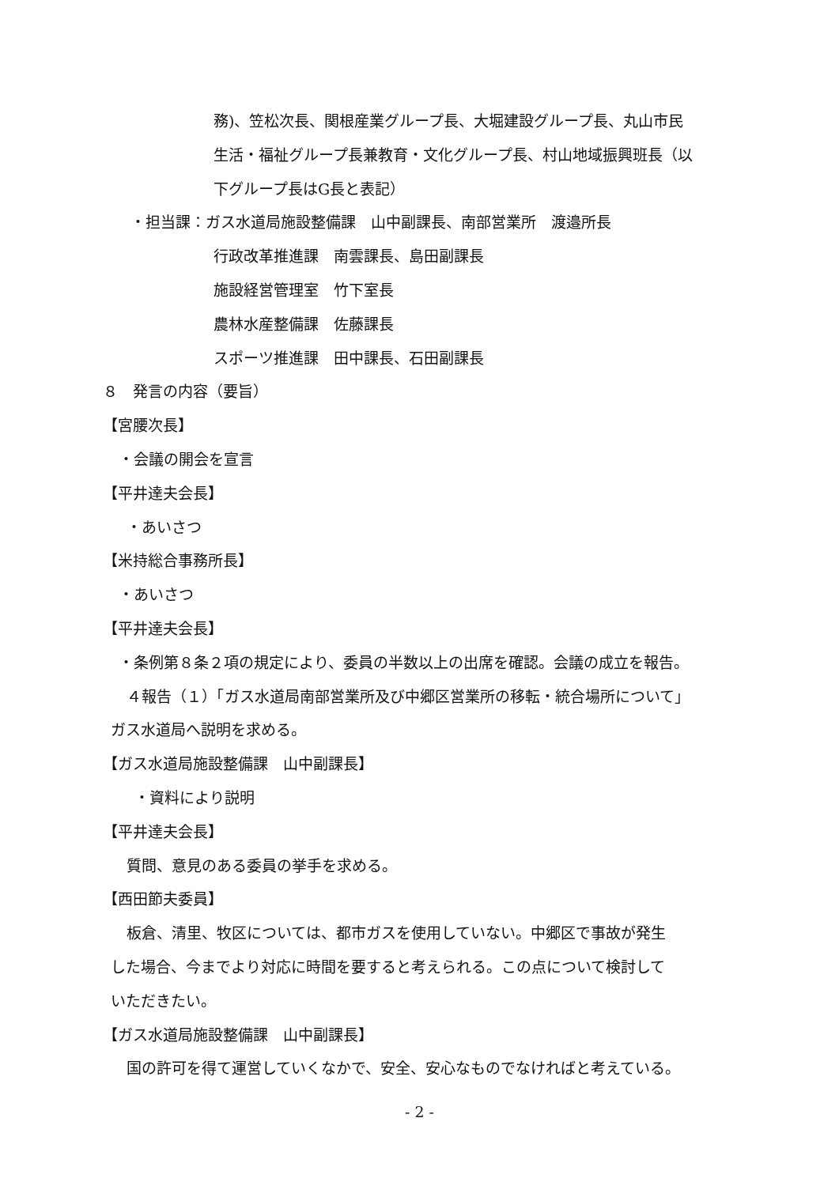務)、笠松次長、関根産業グループ長、大堀建設グループ長、丸山市民
生活・福祉グループ長兼教育・文化グループ長、村山地域振興班長（以
下グループ長はG長と表記）
・担当課：ガス水道局施設整備課　山中副課長、南部営業所　渡邉所長
行政改革推進課　南雲課長、島田副課長
施設経営管理室　竹下室長
農林水産整備課　佐藤課長
スポーツ推進課　田中課長、石田副課長
８　発言の内容（要旨）
【宮腰次長】
・会議の開会を宣言
【平井達夫会長】
・あいさつ
【米持総合事務所長】
・あいさつ
【平井達夫会長】
・条例第８条２項の規定により、委員の半数以上の出席を確認。会議の成立を報告。
４報告（１）「ガス水道局南部営業所及び中郷区営業所の移転・統合場所について」
ガス水道局へ説明を求める。
【ガス水道局施設整備課　山中副課長】
・資料により説明
【平井達夫会長】
質問、意見のある委員の挙手を求める。
【西田節夫委員】
板倉、清里、牧区については、都市ガスを使用していない。中郷区で事故が発生
した場合、今までより対応に時間を要すると考えられる。この点について検討して
いただきたい。
【ガス水道局施設整備課　山中副課長】
国の許可を得て運営していくなかで、安全、安心なものでなければと考えている。
- 2 -